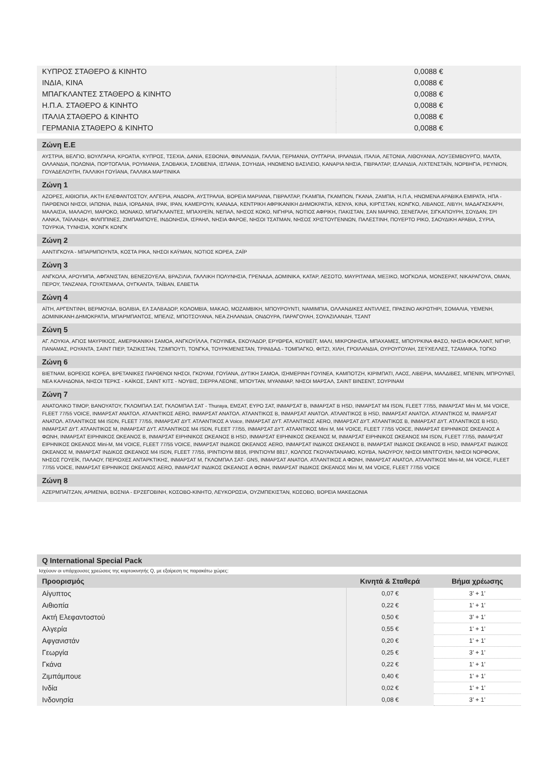| ΚΥΠΡΟΣ ΣΤΑΘΕΡΟ & ΚΙΝΗΤΟ | 0,0088 € |
| ΙΝΔΙΑ, ΚΙΝΑ | 0,0088 € |
| ΜΠΑΓΚΛΑΝΤΕΣ ΣΤΑΘΕΡΟ & ΚΙΝΗΤΟ | 0,0088 € |
| Η.Π.Α. ΣΤΑΘΕΡΟ & ΚΙΝΗΤΟ | 0,0088 € |
| ΙΤΑΛΙΑ ΣΤΑΘΕΡΟ & ΚΙΝΗΤΟ | 0,0088 € |
| ΓΕΡΜΑΝΙΑ ΣΤΑΘΕΡΟ & ΚΙΝΗΤΟ | 0,0088 € |
Ζώνη Ε.Ε
ΑΥΣΤΡΙΑ, ΒΕΛΓΙΟ, ΒΟΥΛΓΑΡΙΑ, ΚΡΟΑΤΙΑ, ΚΥΠΡΟΣ, ΤΣΕΧΙΑ, ΔΑΝΙΑ, ΕΣΘΟΝΙΑ, ΦΙΝΛΑΝΔΙΑ, ΓΑΛΛΙΑ, ΓΕΡΜΑΝΙΑ, ΟΥΓΓΑΡΙΑ, ΙΡΛΑΝΔΙΑ, ΙΤΑΛΙΑ, ΛΕΤΟΝΙΑ, ΛΙΘΟΥΑΝΙΑ, ΛΟΥΞΕΜΒΟΥΡΓΟ, ΜΑΛΤΑ, ΟΛΛΑΝΔΙΑ, ΠΟΛΩΝΙΑ, ΠΟΡΤΟΓΑΛΙΑ, ΡΟΥΜΑΝΙΑ, ΣΛΟΒΑΚΙΑ, ΣΛΟΒΕΝΙΑ, ΙΣΠΑΝΙΑ, ΣΟΥΗΔΙΑ, ΗΝΩΜΕΝΟ ΒΑΣΙΛΕΙΟ, ΚΑΝΑΡΙΑ ΝΗΣΙΑ, ΓΙΒΡΑΛΤΑΡ, ΙΣΛΑΝΔΙΑ, ΛΙΧΤΕΝΣΤΑΪΝ, ΝΟΡΒΗΓΙΑ, ΡΕΥΝΙΟΝ, ΓΟΥΑΔΕΛΟΥΠΗ, ΓΑΛΛΙΚΗ ΓΟΥΪΑΝΑ, ΓΑΛΛΙΚΑ ΜΑΡΤΙΝΙΚΑ
Ζώνη 1
ΑΖΟΡΕΣ, ΑΙΘΙΟΠΙΑ, ΑΚΤΗ ΕΛΕΦΑΝΤΟΣΤΟΥ, ΑΛΓΕΡΙΑ, ΑΝΔΟΡΑ, ΑΥΣΤΡΑΛΙΑ, ΒΟΡΕΙΑ ΜΑΡΙΑΝΑ, ΓΙΒΡΑΛΤΑΡ, ΓΚΑΜΠΙΑ, ΓΚΑΜΠΟΝ, ΓΚΑΝΑ, ΖΑΜΠΙΑ, Η.Π.Α, ΗΝΩΜΕΝΑ ΑΡΑΒΙΚΑ ΕΜΙΡΑΤΑ, ΗΠΑ - ΠΑΡΘΕΝΟΙ ΝΗΣΟΙ, ΙΑΠΩΝΙΑ, ΙΝΔΙΑ, ΙΟΡΔΑΝΙΑ, ΙΡΑΚ, ΙΡΑΝ, ΚΑΜΕΡΟΥΝ, ΚΑΝΑΔΑ, ΚΕΝΤΡΙΚΗ ΑΦΡΙΚΑΝΙΚΗ ΔΗΜΟΚΡΑΤΙΑ, ΚΕΝΥΑ, ΚΙΝΑ, ΚΙΡΓΙΣΤΑΝ, ΚΟΝΓΚΟ, ΛΙΒΑΝΟΣ, ΛΙΒΥΗ, ΜΑΔΑΓΑΣΚΑΡΗ, ΜΑΛΑΙΣΙΑ, ΜΑΛΑΟΥΙ, ΜΑΡΟΚΟ, ΜΟΝΑΚΟ, ΜΠΑΓΚΛΑΝΤΕΣ, ΜΠΑΧΡΕΪΝ, ΝΕΠΑΛ, ΝΗΣΟΣ ΚΟΚΟ, ΝΙΓΗΡΙΑ, ΝΟΤΙΟΣ ΑΦΡΙΚΗ, ΠΑΚΙΣΤΑΝ, ΣΑΝ ΜΑΡΙΝΟ, ΣΕΝΕΓΑΛΗ, ΣΙΓΚΑΠΟΥΡΗ, ΣΟΥΔΑΝ, ΣΡΙ ΛΑΝΚΑ, ΤΑΪΛΑΝΔΗ, ΦΙΛΙΠΠΙΝΕΣ, ΖΙΜΠΑΜΠΟΥΕ, ΙΝΔΟΝΗΣΙΑ, ΙΣΡΑΗΛ, ΝΗΣΙΑ ΦΑΡΟΕ, ΝΗΣΟΙ ΤΣΑΤΜΑΝ, ΝΗΣΟΣ ΧΡΙΣΤΟΥΓΕΝΝΩΝ, ΠΑΛΕΣΤΙΝΗ, ΠΟΥΕΡΤΟ ΡΙΚΟ, ΣΑΟΥΔΙΚΗ ΑΡΑΒΙΑ, ΣΥΡΙΑ, ΤΟΥΡΚΙΑ, ΤΥΝΗΣΙΑ, ΧΟΝΓΚ ΚΟΝΓΚ
Ζώνη 2
ΑΑΝΤΙΓΚΟΥΑ - ΜΠΑΡΜΠΟΥΝΤΑ, ΚΟΣΤΑ ΡΙΚΑ, ΝΗΣΟΙ ΚΑΫΜΑΝ, ΝΟΤΙΟΣ ΚΟΡΕΑ, ΖΑΪΡ
Ζώνη 3
ΑΝΓΚΟΛΑ, ΑΡΟΥΜΠΑ, ΑΦΓΑΝΙΣΤΑΝ, ΒΕΝΕΖΟΥΕΛΑ, ΒΡΑΖΙΛΙΑ, ΓΑΛΛΙΚΗ ΠΟΛΥΝΗΣΙΑ, ΓΡΕΝΑΔΑ, ΔΟΜΙΝΙΚΑ, ΚΑΤΑΡ, ΛΕΣΟΤΟ, ΜΑΥΡΙΤΑΝΙΑ, ΜΕΞΙΚΟ, ΜΟΓΚΟΛΙΑ, ΜΟΝΣΕΡΑΤ, ΝΙΚΑΡΑΓΟΥΑ, ΟΜΑΝ, ΠΕΡΟΥ, ΤΑΝΖΑΝΙΑ, ΓΟΥΑΤΕΜΑΛΑ, ΟΥΓΚΑΝΤΑ, ΤΑΪΒΑΝ, ΕΛΒΕΤΙΑ
Ζώνη 4
ΑΪΤΗ, ΑΡΓΕΝΤΙΝΗ, ΒΕΡΜΟΥΔΑ, ΒΟΛΙΒΙΑ, ΕΛ ΣΑΛΒΑΔΟΡ, ΚΟΛΟΜΒΙΑ, ΜΑΚΑΟ, ΜΟΖΑΜΒΙΚΗ, ΜΠΟΥΡΟΥΝΤΙ, ΝΑΜΙΜΠΙΑ, ΟΛΛΑΝΔΙΚΕΣ ΑΝΤΙΛΛΕΣ, ΠΡΑΣΙΝΟ ΑΚΡΩΤΗΡΙ, ΣΟΜΑΛΙΑ, ΥΕΜΕΝΗ, ΔΟΜΙΝΙΚΑΝΗ ΔΗΜΟΚΡΑΤΙΑ, ΜΠΑΡΜΠΑΝΤΟΣ, ΜΠΕΛΙΖ, ΜΠΟΤΣΟΥΑΝΑ, ΝΕΑ ΖΗΛΑΝΔΙΑ, ΟΝΔΟΥΡΑ, ΠΑΡΑΓΟΥΑΗ, ΣΟΥΑΖΙΛΑΝΔΗ, ΤΣΑΝΤ
Ζώνη 5
ΑΓ. ΛΟΥΚΙΑ, ΑΓΙΟΣ ΜΑΥΡΙΚΙΟΣ, ΑΜΕΡΙΚΑΝΙΚΗ ΣΑΜΟΑ, ΑΝΓΚΟΥΪΛΛΑ, ΓΚΟΥΙΝΕΑ, ΕΚΟΥΑΔΟΡ, ΕΡΥΘΡΕΑ, ΚΟΥΒΕΪΤ, ΜΑΛΙ, ΜΙΚΡΟΝΗΣΙΑ, ΜΠΑΧΑΜΕΣ, ΜΠΟΥΡΚΙΝΑ ΦΑΣΟ, ΝΗΣΙΑ ΦΟΚΛΑΝΤ, ΝΙΓΗΡ, ΠΑΝΑΜΑΣ, ΡΟΥΑΝΤΑ, ΣΑΙΝΤ ΠΙΕΡ, ΤΑΖΙΚΙΣΤΑΝ, ΤΖΙΜΠΟΥΤΙ, ΤΟΝΓΚΑ, ΤΟΥΡΚΜΕΝΙΣΤΑΝ, ΤΡΙΝΙΔΑΔ - ΤΟΜΠΑΓΚΟ, ΦΙΤΖΙ, ΧΙΛΗ, ΓΡΟΙΛΑΝΔΙΑ, ΟΥΡΟΥΓΟΥΑΗ, ΣΕΫΧΕΛΛΕΣ, ΤΖΑΜΑΙΚΑ, ΤΟΓΚΟ
Ζώνη 6
ΒΙΕΤΝΑΜ, ΒΟΡΕΙΟΣ ΚΟΡΕΑ, ΒΡΕΤΑΝΙΚΕΣ ΠΑΡΘΕΝΟΙ ΝΗΣΟΙ, ΓΚΟΥΑΜ, ΓΟΥΪΑΝΑ, ΔΥΤΙΚΗ ΣΑΜΟΑ, ΙΣΗΜΕΡΙΝΗ ΓΟΥΙΝΕΑ, ΚΑΜΠΟΤΖΗ, ΚΙΡΙΜΠΑΤΙ, ΛΑΟΣ, ΛΙΒΕΡΙΑ, ΜΑΛΔΙΒΕΣ, ΜΠΕΝΙΝ, ΜΠΡΟΥΝΕΪ, ΝΕΑ ΚΑΛΗΔΟΝΙΑ, ΝΗΣΟΙ ΤΕΡΚΣ - ΚΑΪΚΟΣ, ΣΑΙΝΤ ΚΙΤΣ - ΝΟΥΒΙΣ, ΣΙΕΡΡΑ ΛΕΟΝΕ, ΜΠΟΥΤΑΝ, ΜΥΑΝΜΑΡ, ΝΗΣΟΙ ΜΑΡΣΑΛ, ΣΑΙΝΤ ΒΙΝΣΕΝΤ, ΣΟΥΡΙΝΑΜ
Ζώνη 7
ΑΝΑΤΟΛΙΚΟ ΤΙΜΟΡ, ΒΑΝΟΥΑΤΟΥ, ΓΚΛΟΜΠΑΛ ΣΑΤ, ΓΚΛΟΜΠΑΛ ΣΑΤ - Thuraya, ΕΜΣΑΤ, ΕΥΡΟ ΣΑΤ, ΙΝΜΑΡΣΑΤ Β, ΙΝΜΑΡΣΑΤ Β HSD, ΙΝΜΑΡΣΑΤ M4 ISDN, FLEET 77/55, ΙΝΜΑΡΣΑΤ Mini M, M4 VOICE, FLEET 77/55 VOICE, ΙΝΜΑΡΣΑΤ ΑΝΑΤΟΛ. ΑΤΛΑΝΤΙΚΟΣ AERO, ΙΝΜΑΡΣΑΤ ΑΝΑΤΟΛ. ΑΤΛΑΝΤΙΚΟΣ Β, ΙΝΜΑΡΣΑΤ ΑΝΑΤΟΛ. ΑΤΛΑΝΤΙΚΟΣ Β HSD, ΙΝΜΑΡΣΑΤ ΑΝΑΤΟΛ. ΑΤΛΑΝΤΙΚΟΣ Μ, ΙΝΜΑΡΣΑΤ ΑΝΑΤΟΛ. ΑΤΛΑΝΤΙΚΟΣ M4 ISDN, FLEET 77/55, ΙΝΜΑΡΣΑΤ ΔΥΤ. ΑΤΛΑΝΤΙΚΟΣ Α Voice, ΙΝΜΑΡΣΑΤ ΔΥΤ. ΑΤΛΑΝΤΙΚΟΣ AERO, ΙΝΜΑΡΣΑΤ ΔΥΤ. ΑΤΛΑΝΤΙΚΟΣ Β, ΙΝΜΑΡΣΑΤ ΔΥΤ. ΑΤΛΑΝΤΙΚΟΣ Β HSD, ΙΝΜΑΡΣΑΤ ΔΥΤ. ΑΤΛΑΝΤΙΚΟΣ Μ, ΙΝΜΑΡΣΑΤ ΔΥΤ. ΑΤΛΑΝΤΙΚΟΣ M4 ISDN, FLEET 77/55, ΙΝΜΑΡΣΑΤ ΔΥΤ. ΑΤΛΑΝΤΙΚΟΣ Mini M, M4 VOICE, FLEET 77/55 VOICE, ΙΝΜΑΡΣΑΤ ΕΙΡΗΝΙΚΟΣ ΩΚΕΑΝΟΣ Α ΦΩΝΗ, ΙΝΜΑΡΣΑΤ ΕΙΡΗΝΙΚΟΣ ΩΚΕΑΝΟΣ Β, ΙΝΜΑΡΣΑΤ ΕΙΡΗΝΙΚΟΣ ΩΚΕΑΝΟΣ Β HSD, ΙΝΜΑΡΣΑΤ ΕΙΡΗΝΙΚΟΣ ΩΚΕΑΝΟΣ Μ, ΙΝΜΑΡΣΑΤ ΕΙΡΗΝΙΚΟΣ ΩΚΕΑΝΟΣ M4 ISDN, FLEET 77/55, ΙΝΜΑΡΣΑΤ ΕΙΡΗΝΙΚΟΣ ΩΚΕΑΝΟΣ Mini-M, M4 VOICE, FLEET 77/55 VOICE, ΙΝΜΑΡΣΑΤ ΙΝΔΙΚΟΣ ΩΚΕΑΝΟΣ AERO, ΙΝΜΑΡΣΑΤ ΙΝΔΙΚΟΣ ΩΚΕΑΝΟΣ Β, ΙΝΜΑΡΣΑΤ ΙΝΔΙΚΟΣ ΩΚΕΑΝΟΣ Β HSD, ΙΝΜΑΡΣΑΤ ΙΝΔΙΚΟΣ ΩΚΕΑΝΟΣ Μ, ΙΝΜΑΡΣΑΤ ΙΝΔΙΚΟΣ ΩΚΕΑΝΟΣ M4 ISDN, FLEET 77/55, ΙΡΙΝΤΙΟΥΜ 8816, ΙΡΙΝΤΙΟΥΜ 8817, ΚΟΛΠΟΣ ΓΚΟΥΑΝΤΑΝΑΜΟ, ΚΟΥΒΑ, ΝΑΟΥΡΟΥ, ΝΗΣΟΙ ΜΙΝΤΓΟΥΕΗ, ΝΗΣΟΙ ΝΟΡΦΟΛΚ, ΝΗΣΟΣ ΓΟΥΕΪΚ, ΠΑΛΑΟΥ, ΠΕΡΙΟΧΕΣ ΑΝΤΑΡΚΤΙΚΗΣ, ΙΝΜΑΡΣΑΤ Μ, ΓΚΛΟΜΠΑΛ ΣΑΤ- GNS, ΙΝΜΑΡΣΑΤ ΑΝΑΤΟΛ. ΑΤΛΑΝΤΙΚΟΣ Α ΦΩΝΗ, ΙΝΜΑΡΣΑΤ ΑΝΑΤΟΛ. ΑΤΛΑΝΤΙΚΟΣ Mini-M, M4 VOICE, FLEET 77/55 VOICE, ΙΝΜΑΡΣΑΤ ΕΙΡΗΝΙΚΟΣ ΩΚΕΑΝΟΣ AERO, ΙΝΜΑΡΣΑΤ ΙΝΔΙΚΟΣ ΩΚΕΑΝΟΣ Α ΦΩΝΗ, ΙΝΜΑΡΣΑΤ ΙΝΔΙΚΟΣ ΩΚΕΑΝΟΣ Mini M, M4 VOICE, FLEET 77/55 VOICE
Ζώνη 8
ΑΖΕΡΜΠΑΪΤΖΑΝ, ΑΡΜΕΝΙΑ, ΒΟΣΝΙΑ - ΕΡΖΕΓΟΒΙΝΗ, ΚΟΣΟΒΟ-ΚΙΝΗΤΟ, ΛΕΥΚΟΡΩΣΙΑ, ΟΥΖΜΠΕΚΙΣΤΑΝ, ΚΟΣΟΒΟ, ΒΟΡΕΙΑ ΜΑΚΕΔΟΝΙΑ
Q International Special Pack
Ισχύουν οι υπάρχουσες χρεώσεις της καρτοκινητής Q, με εξαίρεση τις παρακάτω χώρες:
| Προορισμός | Κινητά & Σταθερά | Βήμα χρέωσης |
| --- | --- | --- |
| Αίγυπτος | 0,07 € | 3’ + 1’ |
| Αιθιοπία | 0,22 € | 1' + 1’ |
| Ακτή Ελεφαντοστού | 0,50 € | 3’ + 1’ |
| Αλγερία | 0,55 € | 1' + 1’ |
| Αφγανιστάν | 0,20 € | 1' + 1’ |
| Γεωργία | 0,25 € | 3’ + 1’ |
| Γκάνα | 0,22 € | 1' + 1’ |
| Ζιμπάμπουε | 0,40 € | 1' + 1’ |
| Ινδία | 0,02 € | 1' + 1’ |
| Ινδονησία | 0,08 € | 3’ + 1’ |